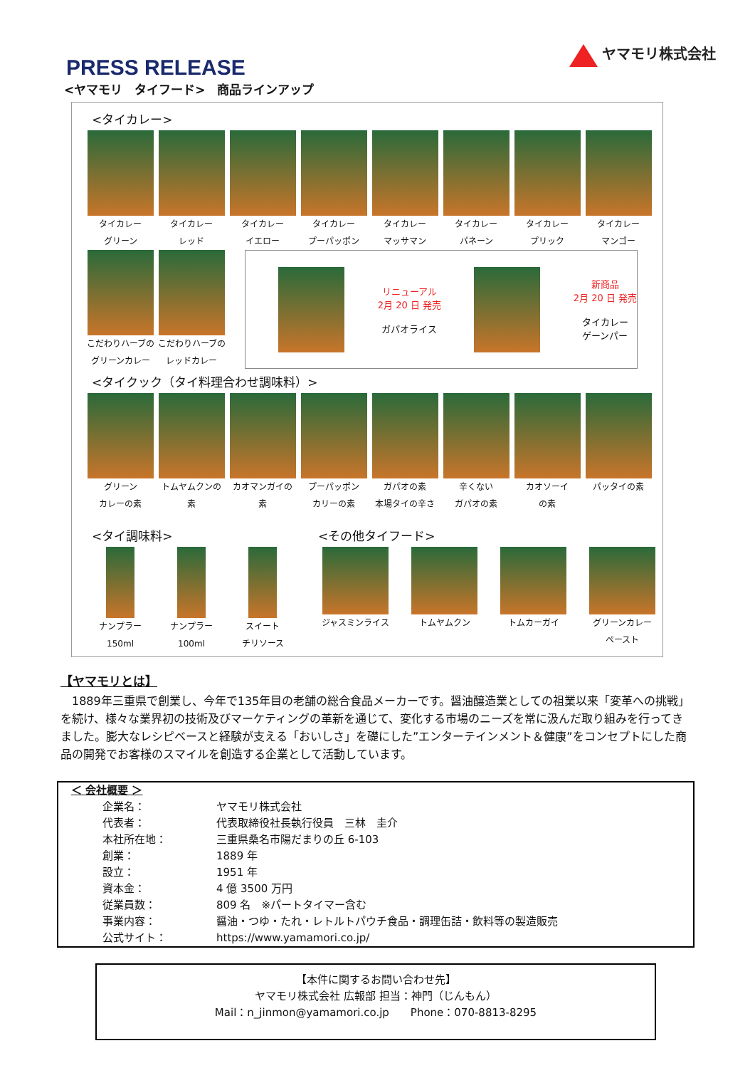ヤマモリ株式会社
PRESS RELEASE
<ヤマモリ　タイフード>　商品ラインアップ
<タイカレー>
タイカレー
グリーン
タイカレー
レッド
タイカレー
イエロー
タイカレー
プーパッポン
タイカレー
マッサマン
タイカレー
パネーン
タイカレー
プリック
タイカレー
マンゴー
こだわりハーブの
グリーンカレー
こだわりハーブの
レッドカレー
リニューアル
2月 20 日 発売
ガパオライス
新商品
2月 20 日 発売
タイカレー
ゲーンパー
<タイクック（タイ料理合わせ調味料）>
グリーン
カレーの素
トムヤムクンの
素
カオマンガイの
素
プーパッポン
カリーの素
ガパオの素
本場タイの辛さ
辛くない
ガパオの素
カオソーイ
の素
パッタイの素
<タイ調味料>
ナンプラー
150ml
ナンプラー
100ml
スイート
チリソース
<その他タイフード>
ジャスミンライス トムヤムクン トムカーガイ グリーンカレー
ペースト
【ヤマモリとは】
　1889年三重県で創業し、今年で135年目の老舗の総合食品メーカーです。醤油醸造業としての祖業以来「変革への挑戦」を続け、様々な業界初の技術及びマーケティングの革新を通じて、変化する市場のニーズを常に汲んだ取り組みを行ってきました。膨大なレシピベースと経験が支える「おいしさ」を礎にした”エンターテインメント＆健康”をコンセプトにした商品の開発でお客様のスマイルを創造する企業として活動しています。
| ＜ 会社概要 ＞ | |
| 企業名： | ヤマモリ株式会社 |
| 代表者： | 代表取締役社長執行役員 三林 圭介 |
| 本社所在地： | 三重県桑名市陽だまりの丘 6-103 |
| 創業： | 1889 年 |
| 設立： | 1951 年 |
| 資本金： | 4 億 3500 万円 |
| 従業員数： | 809 名 ※パートタイマー含む |
| 事業内容： | 醤油・つゆ・たれ・レトルトパウチ食品・調理缶詰・飲料等の製造販売 |
| 公式サイト： | https://www.yamamori.co.jp/ |
【本件に関するお問い合わせ先】
ヤマモリ株式会社 広報部 担当：神門（じんもん）
Mail：n_jinmon@yamamori.co.jp　　Phone：070-8813-8295